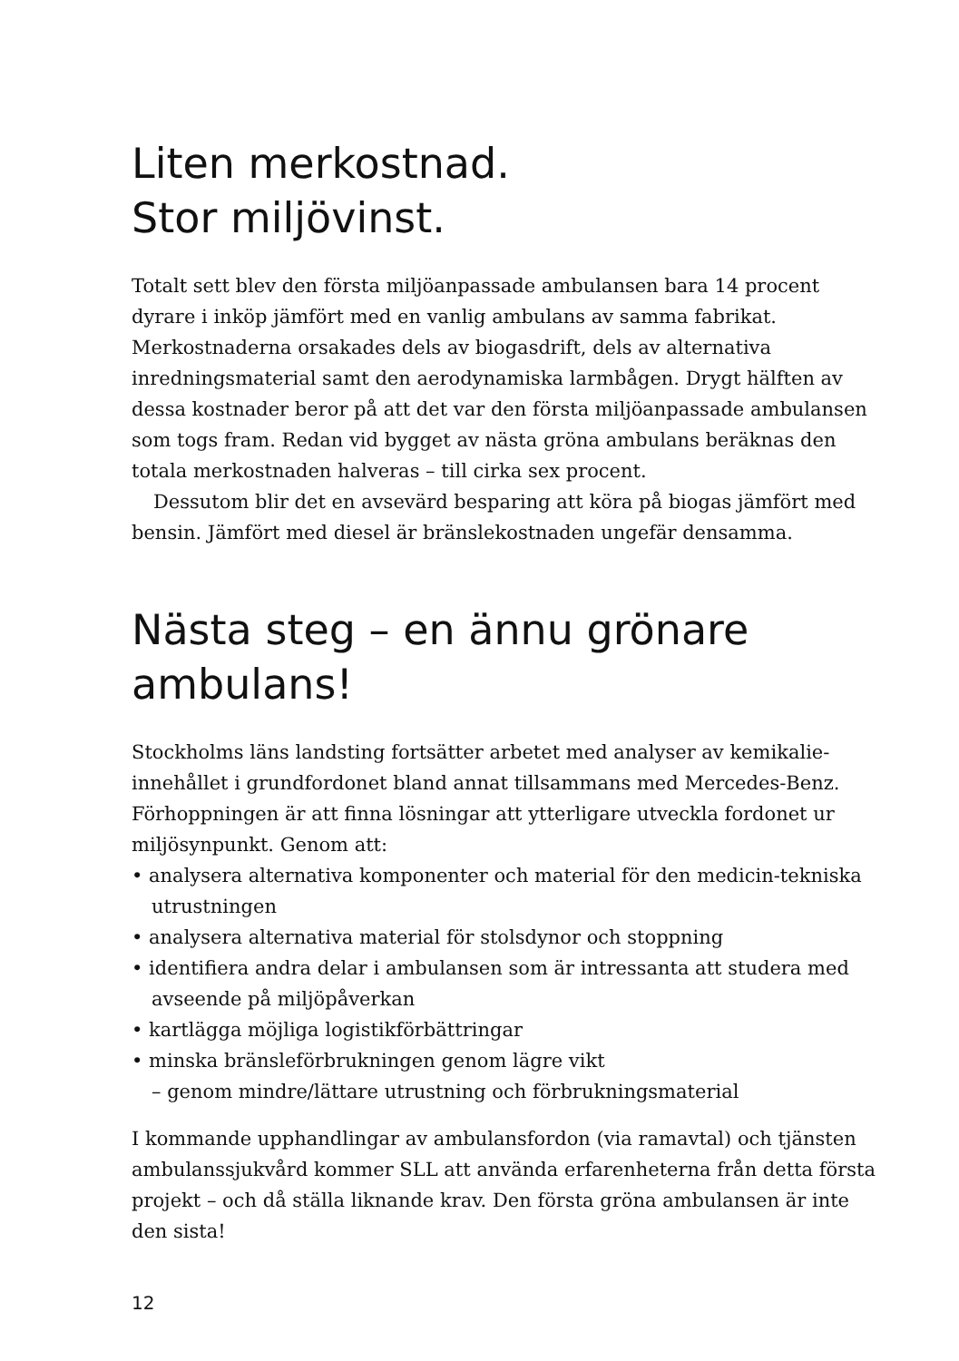Liten merkostnad.
Stor miljövinst.
Totalt sett blev den första miljöanpassade ambulansen bara 14 procent dyrare i inköp jämfört med en vanlig ambulans av samma fabrikat. Merkostnaderna orsakades dels av biogasdrift, dels av alternativa inredningsmaterial samt den aerodynamiska larmbågen. Drygt hälften av dessa kostnader beror på att det var den första miljöanpassade ambulansen som togs fram. Redan vid bygget av nästa gröna ambulans beräknas den totala merkostnaden halveras – till cirka sex procent.
Dessutom blir det en avsevärd besparing att köra på biogas jämfört med bensin. Jämfört med diesel är bränslekostnaden ungefär densamma.
Nästa steg – en ännu grönare ambulans!
Stockholms läns landsting fortsätter arbetet med analyser av kemikalie­innehållet i grundfordonet bland annat tillsammans med Mercedes-Benz. Förhoppningen är att finna lösningar att ytterligare utveckla fordonet ur miljösynpunkt. Genom att:
• analysera alternativa komponenter och material för den medicin-tekniska utrustningen
• analysera alternativa material för stolsdynor och stoppning
• identifiera andra delar i ambulansen som är intressanta att studera med avseende på miljöpåverkan
• kartlägga möjliga logistikförbättringar
• minska bränsleförbrukningen genom lägre vikt
– genom mindre/lättare utrustning och förbrukningsmaterial
I kommande upphandlingar av ambulansfordon (via ramavtal) och tjänsten ambulanssjukvård kommer SLL att använda erfarenheterna från detta första projekt – och då ställa liknande krav. Den första gröna ambulansen är inte den sista!
12